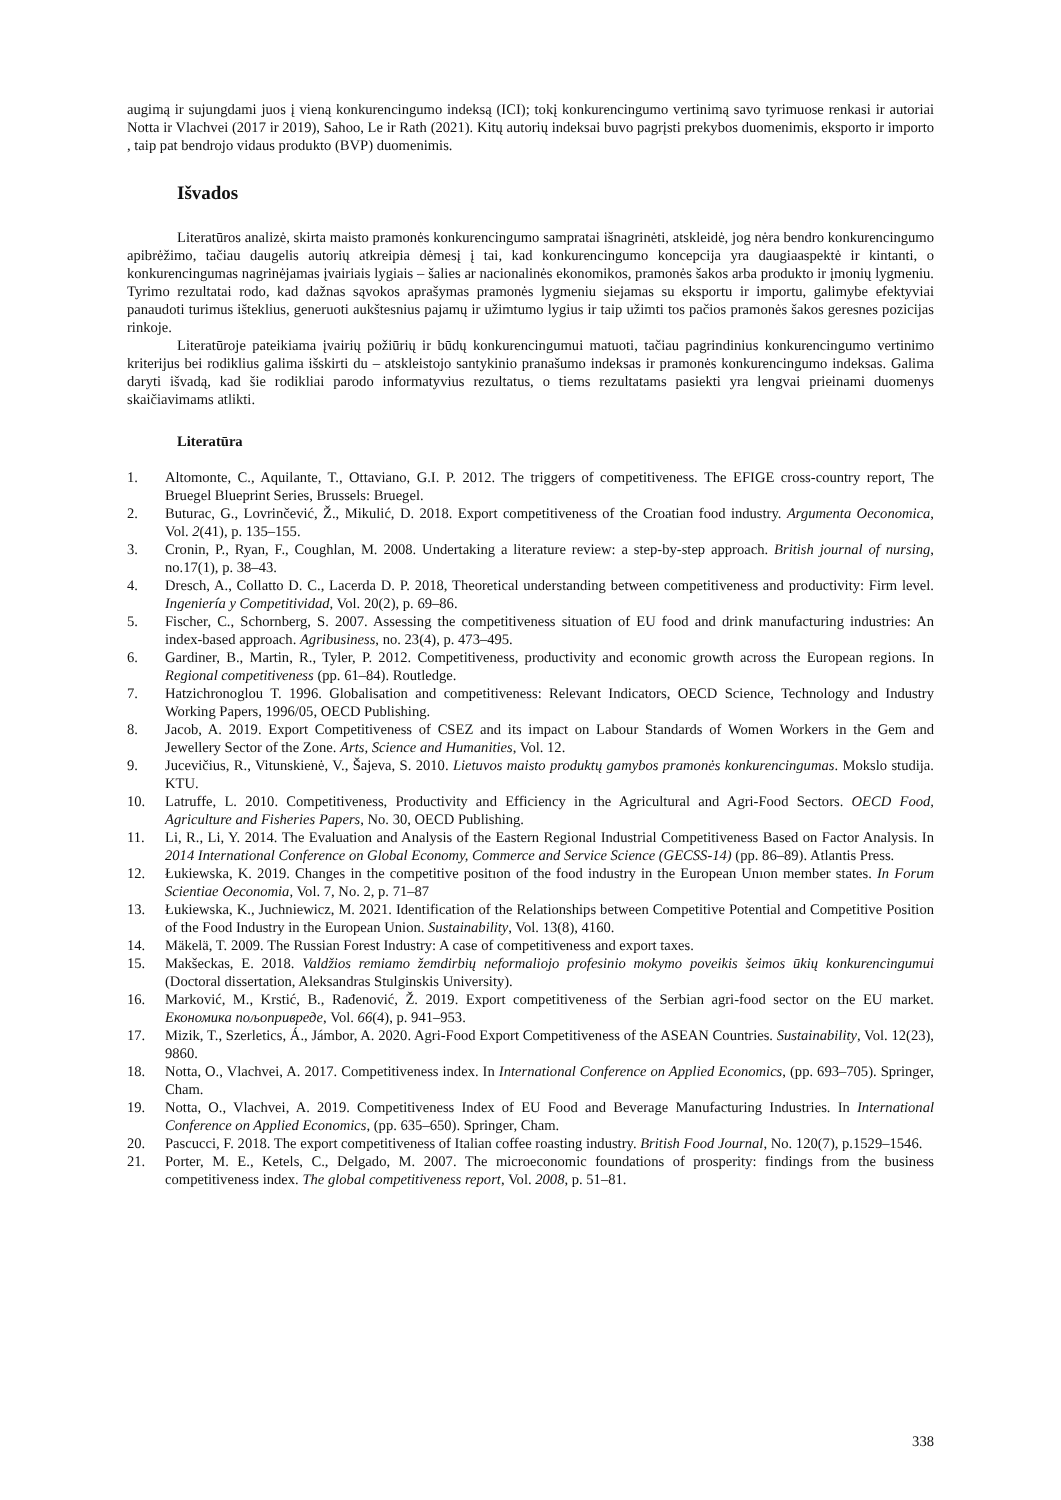augimą ir sujungdami juos į vieną konkurencingumo indeksą (ICI); tokį konkurencingumo vertinimą savo tyrimuose renkasi ir autoriai Notta ir Vlachvei (2017 ir 2019), Sahoo, Le ir Rath (2021). Kitų autorių indeksai buvo pagrįsti prekybos duomenimis, eksporto ir importo , taip pat bendrojo vidaus produkto (BVP) duomenimis.
Išvados
Literatūros analizė, skirta maisto pramonės konkurencingumo sampratai išnagrinėti, atskleidė, jog nėra bendro konkurencingumo apibrėžimo, tačiau daugelis autorių atkreipia dėmesį į tai, kad konkurencingumo koncepcija yra daugiaaspektė ir kintanti, o konkurencingumas nagrinėjamas įvairiais lygiais – šalies ar nacionalinės ekonomikos, pramonės šakos arba produkto ir įmonių lygmeniu. Tyrimo rezultatai rodo, kad dažnas sąvokos aprašymas pramonės lygmeniu siejamas su eksportu ir importu, galimybe efektyviai panaudoti turimus išteklius, generuoti aukštesnius pajamų ir užimtumo lygius ir taip užimti tos pačios pramonės šakos geresnes pozicijas rinkoje.
Literatūroje pateikiama įvairių požiūrių ir būdų konkurencingumui matuoti, tačiau pagrindinius konkurencingumo vertinimo kriterijus bei rodiklius galima išskirti du – atskleistojo santykinio pranašumo indeksas ir pramonės konkurencingumo indeksas. Galima daryti išvadą, kad šie rodikliai parodo informatyvius rezultatus, o tiems rezultatams pasiekti yra lengvai prieinami duomenys skaičiavimams atlikti.
Literatūra
1. Altomonte, C., Aquilante, T., Ottaviano, G.I. P. 2012. The triggers of competitiveness. The EFIGE cross-country report, The Bruegel Blueprint Series, Brussels: Bruegel.
2. Buturac, G., Lovrinčević, Ž., Mikulić, D. 2018. Export competitiveness of the Croatian food industry. Argumenta Oeconomica, Vol. 2(41), p. 135–155.
3. Cronin, P., Ryan, F., Coughlan, M. 2008. Undertaking a literature review: a step-by-step approach. British journal of nursing, no.17(1), p. 38–43.
4. Dresch, A., Collatto D. C., Lacerda D. P. 2018, Theoretical understanding between competitiveness and productivity: Firm level. Ingeniería y Competitividad, Vol. 20(2), p. 69–86.
5. Fischer, C., Schornberg, S. 2007. Assessing the competitiveness situation of EU food and drink manufacturing industries: An index-based approach. Agribusiness, no. 23(4), p. 473–495.
6. Gardiner, B., Martin, R., Tyler, P. 2012. Competitiveness, productivity and economic growth across the European regions. In Regional competitiveness (pp. 61–84). Routledge.
7. Hatzichronoglou T. 1996. Globalisation and competitiveness: Relevant Indicators, OECD Science, Technology and Industry Working Papers, 1996/05, OECD Publishing.
8. Jacob, A. 2019. Export Competitiveness of CSEZ and its impact on Labour Standards of Women Workers in the Gem and Jewellery Sector of the Zone. Arts, Science and Humanities, Vol. 12.
9. Jucevičius, R., Vitunskienė, V., Šajeva, S. 2010. Lietuvos maisto produktų gamybos pramonės konkurencingumas. Mokslo studija. KTU.
10. Latruffe, L. 2010. Competitiveness, Productivity and Efficiency in the Agricultural and Agri-Food Sectors. OECD Food, Agriculture and Fisheries Papers, No. 30, OECD Publishing.
11. Li, R., Li, Y. 2014. The Evaluation and Analysis of the Eastern Regional Industrial Competitiveness Based on Factor Analysis. In 2014 International Conference on Global Economy, Commerce and Service Science (GECSS-14) (pp. 86–89). Atlantis Press.
12. Łukiewska, K. 2019. Changes in the competitive positıon of the food industry in the European Unıon member states. In Forum Scientiae Oeconomia, Vol. 7, No. 2, p. 71–87
13. Łukiewska, K., Juchniewicz, M. 2021. Identification of the Relationships between Competitive Potential and Competitive Position of the Food Industry in the European Union. Sustainability, Vol. 13(8), 4160.
14. Mäkelä, T. 2009. The Russian Forest Industry: A case of competitiveness and export taxes.
15. Makšeckas, E. 2018. Valdžios remiamo žemdirbių neformaliojo profesinio mokymo poveikis šeimos ūkių konkurencingumui (Doctoral dissertation, Aleksandras Stulginskis University).
16. Marković, M., Krstić, B., Rađenović, Ž. 2019. Export competitiveness of the Serbian agri-food sector on the EU market. Економика пољопривреде, Vol. 66(4), p. 941–953.
17. Mizik, T., Szerletics, Á., Jámbor, A. 2020. Agri-Food Export Competitiveness of the ASEAN Countries. Sustainability, Vol. 12(23), 9860.
18. Notta, O., Vlachvei, A. 2017. Competitiveness index. In International Conference on Applied Economics, (pp. 693–705). Springer, Cham.
19. Notta, O., Vlachvei, A. 2019. Competitiveness Index of EU Food and Beverage Manufacturing Industries. In International Conference on Applied Economics, (pp. 635–650). Springer, Cham.
20. Pascucci, F. 2018. The export competitiveness of Italian coffee roasting industry. British Food Journal, No. 120(7), p.1529–1546.
21. Porter, M. E., Ketels, C., Delgado, M. 2007. The microeconomic foundations of prosperity: findings from the business competitiveness index. The global competitiveness report, Vol. 2008, p. 51–81.
338